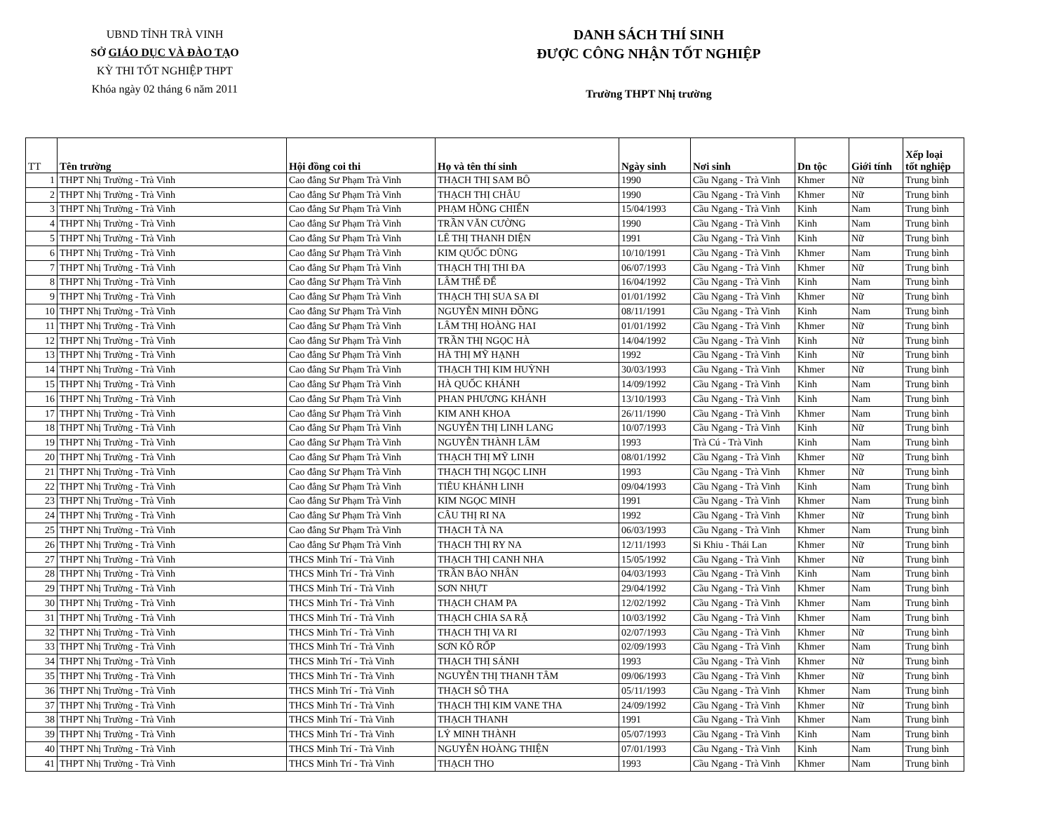UBND TỈNH TRÀ VINH
SỞ GIÁO DỤC VÀ ĐÀO TẠO
KỲ THI TỐT NGHIỆP THPT
Khóa ngày 02 tháng 6 năm 2011
DANH SÁCH THÍ SINH
ĐƯỢC CÔNG NHẬN TỐT NGHIỆP
Trường THPT Nhị trường
| TT | Tên trường | Hội đồng coi thi | Họ và tên thí sinh | Ngày sinh | Nơi sinh | Dn tộc | Giới tính | Xếp loại tốt nghiệp |
| --- | --- | --- | --- | --- | --- | --- | --- | --- |
| 1 | THPT Nhị Trường - Trà Vinh | Cao đẳng Sư Phạm Trà Vinh | THẠCH THỊ SAM BÔ | 1990 | Cầu Ngang - Trà Vinh | Khmer | Nữ | Trung bình |
| 2 | THPT Nhị Trường - Trà Vinh | Cao đẳng Sư Phạm Trà Vinh | THẠCH THỊ CHÂU | 1990 | Cầu Ngang - Trà Vinh | Khmer | Nữ | Trung bình |
| 3 | THPT Nhị Trường - Trà Vinh | Cao đẳng Sư Phạm Trà Vinh | PHẠM HỒNG CHIẾN | 15/04/1993 | Cầu Ngang - Trà Vinh | Kinh | Nam | Trung bình |
| 4 | THPT Nhị Trường - Trà Vinh | Cao đẳng Sư Phạm Trà Vinh | TRẦN VĂN CƯỜNG | 1990 | Cầu Ngang - Trà Vinh | Kinh | Nam | Trung bình |
| 5 | THPT Nhị Trường - Trà Vinh | Cao đẳng Sư Phạm Trà Vinh | LÊ THỊ THANH DIỆN | 1991 | Cầu Ngang - Trà Vinh | Kinh | Nữ | Trung bình |
| 6 | THPT Nhị Trường - Trà Vinh | Cao đẳng Sư Phạm Trà Vinh | KIM QUỐC DŨNG | 10/10/1991 | Cầu Ngang - Trà Vinh | Khmer | Nam | Trung bình |
| 7 | THPT Nhị Trường - Trà Vinh | Cao đẳng Sư Phạm Trà Vinh | THẠCH THỊ THI ĐA | 06/07/1993 | Cầu Ngang - Trà Vinh | Khmer | Nữ | Trung bình |
| 8 | THPT Nhị Trường - Trà Vinh | Cao đẳng Sư Phạm Trà Vinh | LÂM THẾ ĐỂ | 16/04/1992 | Cầu Ngang - Trà Vinh | Kinh | Nam | Trung bình |
| 9 | THPT Nhị Trường - Trà Vinh | Cao đẳng Sư Phạm Trà Vinh | THẠCH THỊ SUA SA ĐI | 01/01/1992 | Cầu Ngang - Trà Vinh | Khmer | Nữ | Trung bình |
| 10 | THPT Nhị Trường - Trà Vinh | Cao đẳng Sư Phạm Trà Vinh | NGUYỄN MINH ĐỒNG | 08/11/1991 | Cầu Ngang - Trà Vinh | Kinh | Nam | Trung bình |
| 11 | THPT Nhị Trường - Trà Vinh | Cao đẳng Sư Phạm Trà Vinh | LÂM THỊ HOÀNG HAI | 01/01/1992 | Cầu Ngang - Trà Vinh | Khmer | Nữ | Trung bình |
| 12 | THPT Nhị Trường - Trà Vinh | Cao đẳng Sư Phạm Trà Vinh | TRẦN THỊ NGỌC HÀ | 14/04/1992 | Cầu Ngang - Trà Vinh | Kinh | Nữ | Trung bình |
| 13 | THPT Nhị Trường - Trà Vinh | Cao đẳng Sư Phạm Trà Vinh | HÀ THỊ MỸ HẠNH | 1992 | Cầu Ngang - Trà Vinh | Kinh | Nữ | Trung bình |
| 14 | THPT Nhị Trường - Trà Vinh | Cao đẳng Sư Phạm Trà Vinh | THẠCH THỊ KIM HUỲNH | 30/03/1993 | Cầu Ngang - Trà Vinh | Khmer | Nữ | Trung bình |
| 15 | THPT Nhị Trường - Trà Vinh | Cao đẳng Sư Phạm Trà Vinh | HÀ QUỐC KHÁNH | 14/09/1992 | Cầu Ngang - Trà Vinh | Kinh | Nam | Trung bình |
| 16 | THPT Nhị Trường - Trà Vinh | Cao đẳng Sư Phạm Trà Vinh | PHAN PHƯƠNG KHÁNH | 13/10/1993 | Cầu Ngang - Trà Vinh | Kinh | Nam | Trung bình |
| 17 | THPT Nhị Trường - Trà Vinh | Cao đẳng Sư Phạm Trà Vinh | KIM ANH KHOA | 26/11/1990 | Cầu Ngang - Trà Vinh | Khmer | Nam | Trung bình |
| 18 | THPT Nhị Trường - Trà Vinh | Cao đẳng Sư Phạm Trà Vinh | NGUYỄN THỊ LINH LANG | 10/07/1993 | Cầu Ngang - Trà Vinh | Kinh | Nữ | Trung bình |
| 19 | THPT Nhị Trường - Trà Vinh | Cao đẳng Sư Phạm Trà Vinh | NGUYỄN THÀNH LÂM | 1993 | Trà Cú - Trà Vinh | Kinh | Nam | Trung bình |
| 20 | THPT Nhị Trường - Trà Vinh | Cao đẳng Sư Phạm Trà Vinh | THẠCH THỊ MỸ LINH | 08/01/1992 | Cầu Ngang - Trà Vinh | Khmer | Nữ | Trung bình |
| 21 | THPT Nhị Trường - Trà Vinh | Cao đẳng Sư Phạm Trà Vinh | THẠCH THỊ NGỌC LINH | 1993 | Cầu Ngang - Trà Vinh | Khmer | Nữ | Trung bình |
| 22 | THPT Nhị Trường - Trà Vinh | Cao đẳng Sư Phạm Trà Vinh | TIÊU KHÁNH LINH | 09/04/1993 | Cầu Ngang - Trà Vinh | Kinh | Nam | Trung bình |
| 23 | THPT Nhị Trường - Trà Vinh | Cao đẳng Sư Phạm Trà Vinh | KIM NGỌC MINH | 1991 | Cầu Ngang - Trà Vinh | Khmer | Nam | Trung bình |
| 24 | THPT Nhị Trường - Trà Vinh | Cao đẳng Sư Phạm Trà Vinh | CÂU THỊ RI NA | 1992 | Cầu Ngang - Trà Vinh | Khmer | Nữ | Trung bình |
| 25 | THPT Nhị Trường - Trà Vinh | Cao đẳng Sư Phạm Trà Vinh | THẠCH TÀ NA | 06/03/1993 | Cầu Ngang - Trà Vinh | Khmer | Nam | Trung bình |
| 26 | THPT Nhị Trường - Trà Vinh | Cao đẳng Sư Phạm Trà Vinh | THẠCH THỊ RY NA | 12/11/1993 | Si Khiu - Thái Lan | Khmer | Nữ | Trung bình |
| 27 | THPT Nhị Trường - Trà Vinh | THCS Minh Trí - Trà Vinh | THẠCH THỊ CANH NHA | 15/05/1992 | Cầu Ngang - Trà Vinh | Khmer | Nữ | Trung bình |
| 28 | THPT Nhị Trường - Trà Vinh | THCS Minh Trí - Trà Vinh | TRẦN BẢO NHÂN | 04/03/1993 | Cầu Ngang - Trà Vinh | Kinh | Nam | Trung bình |
| 29 | THPT Nhị Trường - Trà Vinh | THCS Minh Trí - Trà Vinh | SƠN NHỰT | 29/04/1992 | Cầu Ngang - Trà Vinh | Khmer | Nam | Trung bình |
| 30 | THPT Nhị Trường - Trà Vinh | THCS Minh Trí - Trà Vinh | THẠCH CHAM PA | 12/02/1992 | Cầu Ngang - Trà Vinh | Khmer | Nam | Trung bình |
| 31 | THPT Nhị Trường - Trà Vinh | THCS Minh Trí - Trà Vinh | THẠCH CHIA SA RẶ | 10/03/1992 | Cầu Ngang - Trà Vinh | Khmer | Nam | Trung bình |
| 32 | THPT Nhị Trường - Trà Vinh | THCS Minh Trí - Trà Vinh | THẠCH THỊ VA RI | 02/07/1993 | Cầu Ngang - Trà Vinh | Khmer | Nữ | Trung bình |
| 33 | THPT Nhị Trường - Trà Vinh | THCS Minh Trí - Trà Vinh | SƠN KÔ RỐP | 02/09/1993 | Cầu Ngang - Trà Vinh | Khmer | Nam | Trung bình |
| 34 | THPT Nhị Trường - Trà Vinh | THCS Minh Trí - Trà Vinh | THẠCH THỊ SÁNH | 1993 | Cầu Ngang - Trà Vinh | Khmer | Nữ | Trung bình |
| 35 | THPT Nhị Trường - Trà Vinh | THCS Minh Trí - Trà Vinh | NGUYỄN THỊ THANH TÂM | 09/06/1993 | Cầu Ngang - Trà Vinh | Khmer | Nữ | Trung bình |
| 36 | THPT Nhị Trường - Trà Vinh | THCS Minh Trí - Trà Vinh | THẠCH SÔ THA | 05/11/1993 | Cầu Ngang - Trà Vinh | Khmer | Nam | Trung bình |
| 37 | THPT Nhị Trường - Trà Vinh | THCS Minh Trí - Trà Vinh | THẠCH THỊ KIM VANE THA | 24/09/1992 | Cầu Ngang - Trà Vinh | Khmer | Nữ | Trung bình |
| 38 | THPT Nhị Trường - Trà Vinh | THCS Minh Trí - Trà Vinh | THẠCH THANH | 1991 | Cầu Ngang - Trà Vinh | Khmer | Nam | Trung bình |
| 39 | THPT Nhị Trường - Trà Vinh | THCS Minh Trí - Trà Vinh | LÝ MINH THÀNH | 05/07/1993 | Cầu Ngang - Trà Vinh | Kinh | Nam | Trung bình |
| 40 | THPT Nhị Trường - Trà Vinh | THCS Minh Trí - Trà Vinh | NGUYỄN HOÀNG THIỆN | 07/01/1993 | Cầu Ngang - Trà Vinh | Kinh | Nam | Trung bình |
| 41 | THPT Nhị Trường - Trà Vinh | THCS Minh Trí - Trà Vinh | THẠCH THO | 1993 | Cầu Ngang - Trà Vinh | Khmer | Nam | Trung bình |